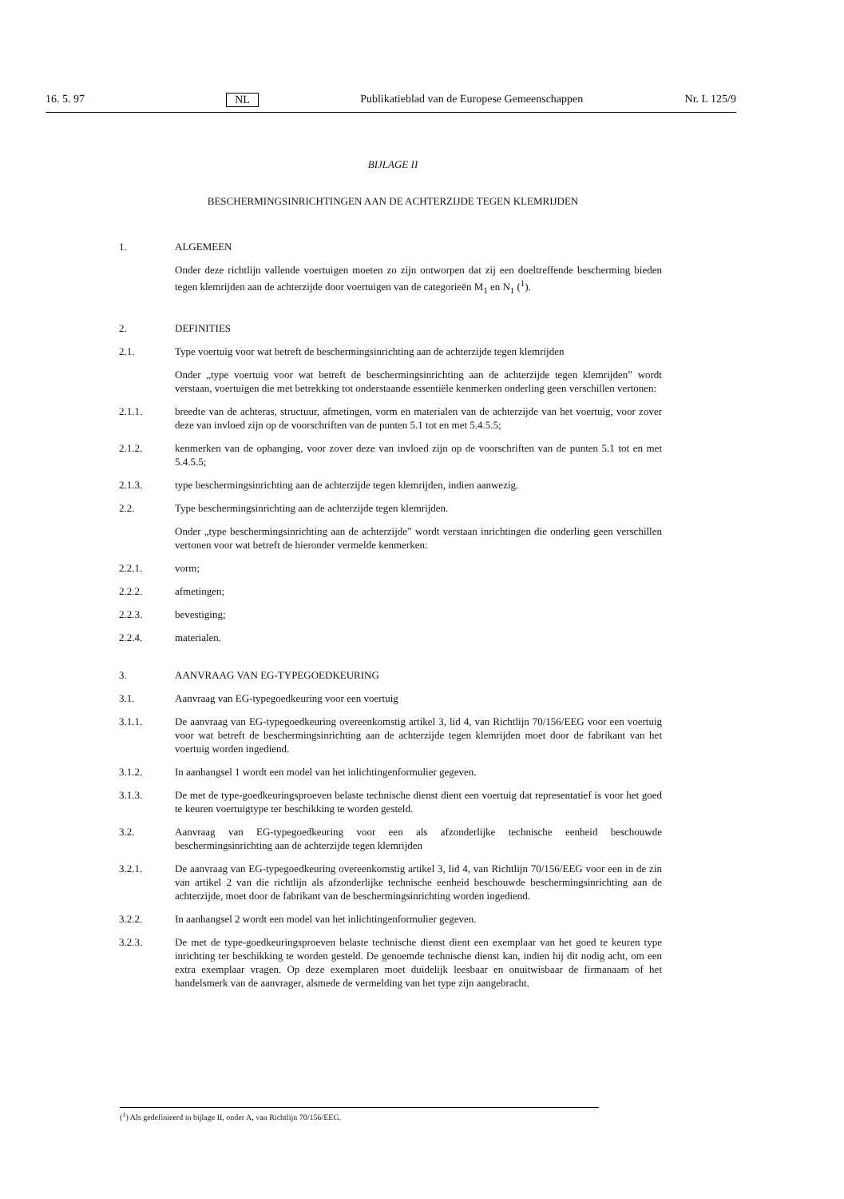16. 5. 97 NL Publikatieblad van de Europese Gemeenschappen Nr. L 125/9
BIJLAGE II
BESCHERMINGSINRICHTINGEN AAN DE ACHTERZIJDE TEGEN KLEMRIJDEN
1. ALGEMEEN
Onder deze richtlijn vallende voertuigen moeten zo zijn ontworpen dat zij een doeltreffende bescherming bieden tegen klemrijden aan de achterzijde door voertuigen van de categorieën M<sub>1</sub> en N<sub>1</sub> (<sup>1</sup>).
2. DEFINITIES
2.1. Type voertuig voor wat betreft de beschermingsinrichting aan de achterzijde tegen klemrijden
Onder „type voertuig voor wat betreft de beschermingsinrichting aan de achterzijde tegen klemrijden” wordt verstaan, voertuigen die met betrekking tot onderstaande essentiële kenmerken onderling geen verschillen vertonen:
2.1.1. breedte van de achteras, structuur, afmetingen, vorm en materialen van de achterzijde van het voertuig, voor zover deze van invloed zijn op de voorschriften van de punten 5.1 tot en met 5.4.5.5;
2.1.2. kenmerken van de ophanging, voor zover deze van invloed zijn op de voorschriften van de punten 5.1 tot en met 5.4.5.5;
2.1.3. type beschermingsinrichting aan de achterzijde tegen klemrijden, indien aanwezig.
2.2. Type beschermingsinrichting aan de achterzijde tegen klemrijden.
Onder „type beschermingsinrichting aan de achterzijde” wordt verstaan inrichtingen die onderling geen verschillen vertonen voor wat betreft de hieronder vermelde kenmerken:
2.2.1. vorm;
2.2.2. afmetingen;
2.2.3. bevestiging;
2.2.4. materialen.
3. AANVRAAG VAN EG-TYPEGOEDKEURING
3.1. Aanvraag van EG-typegoedkeuring voor een voertuig
3.1.1. De aanvraag van EG-typegoedkeuring overeenkomstig artikel 3, lid 4, van Richtlijn 70/156/EEG voor een voertuig voor wat betreft de beschermingsinrichting aan de achterzijde tegen klemrijden moet door de fabrikant van het voertuig worden ingediend.
3.1.2. In aanhangsel 1 wordt een model van het inlichtingenformulier gegeven.
3.1.3. De met de type-goedkeuringsproeven belaste technische dienst dient een voertuig dat representatief is voor het goed te keuren voertuigtype ter beschikking te worden gesteld.
3.2. Aanvraag van EG-typegoedkeuring voor een als afzonderlijke technische eenheid beschouwde beschermingsinrichting aan de achterzijde tegen klemrijden
3.2.1. De aanvraag van EG-typegoedkeuring overeenkomstig artikel 3, lid 4, van Richtlijn 70/156/EEG voor een in de zin van artikel 2 van die richtlijn als afzonderlijke technische eenheid beschouwde beschermingsinrichting aan de achterzijde, moet door de fabrikant van de beschermingsinrichting worden ingediend.
3.2.2. In aanhangsel 2 wordt een model van het inlichtingenformulier gegeven.
3.2.3. De met de type-goedkeuringsproeven belaste technische dienst dient een exemplaar van het goed te keuren type inrichting ter beschikking te worden gesteld. De genoemde technische dienst kan, indien hij dit nodig acht, om een extra exemplaar vragen. Op deze exemplaren moet duidelijk leesbaar en onuitwisbaar de firmanaam of het handelsmerk van de aanvrager, alsmede de vermelding van het type zijn aangebracht.
(<sup>1</sup>) Als gedefinieerd in bijlage II, onder A, van Richtlijn 70/156/EEG.